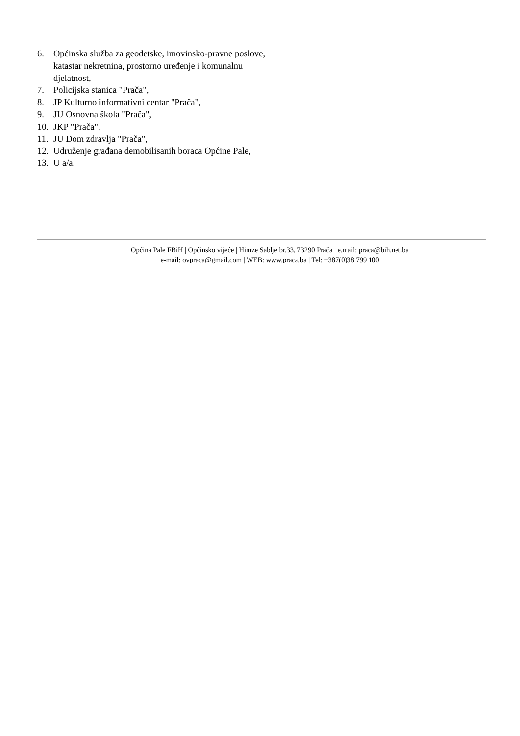6. Općinska služba za geodetske, imovinsko-pravne poslove, katastar nekretnina, prostorno uređenje i komunalnu djelatnost,
7. Policijska stanica "Prača",
8. JP Kulturno informativni centar "Prača",
9. JU Osnovna škola "Prača",
10. JKP "Prača",
11. JU Dom zdravlja "Prača",
12. Udruženje građana demobilisanih boraca Općine Pale,
13. U a/a.
Općina Pale FBiH | Općinsko vijeće | Himze Sablje br.33, 73290 Prača | e.mail: praca@bih.net.ba
e-mail: ovpraca@gmail.com | WEB: www.praca.ba | Tel: +387(0)38 799 100